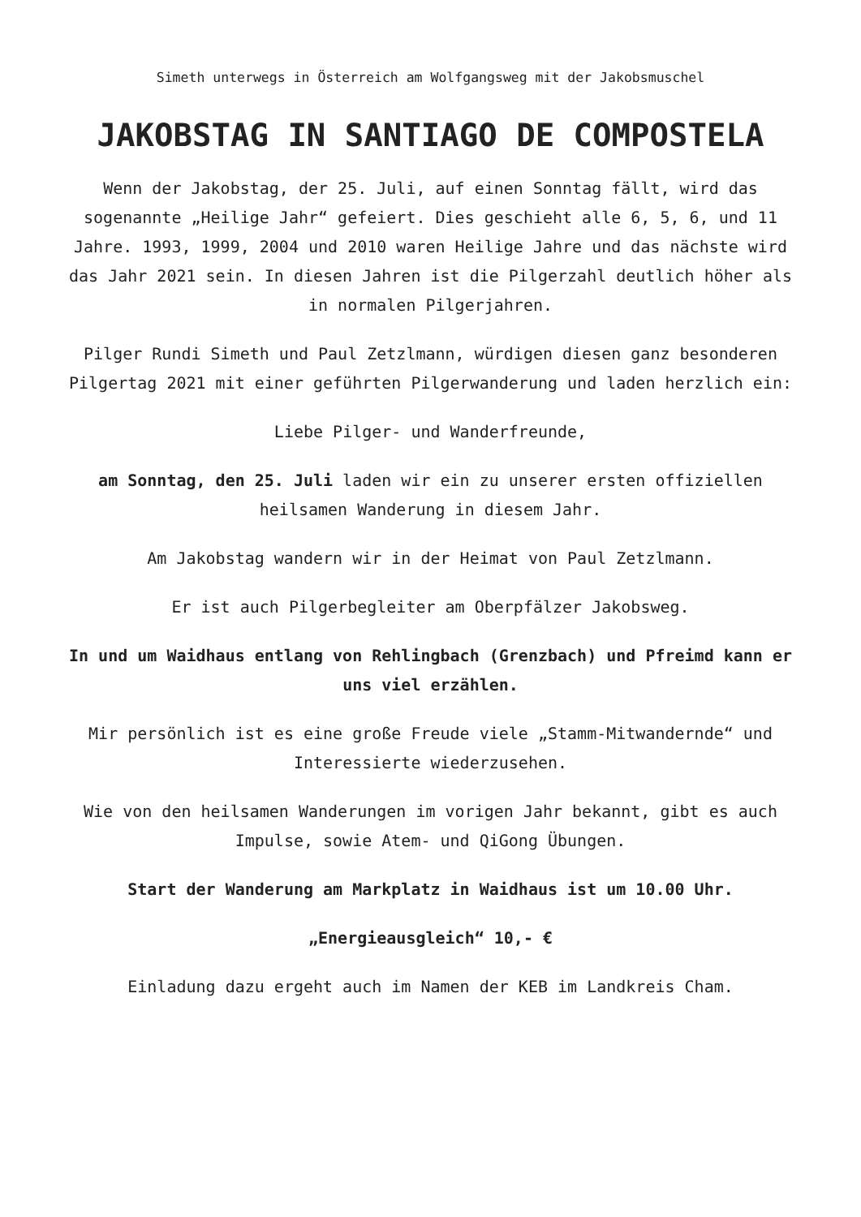Simeth unterwegs in Österreich am Wolfgangsweg mit der Jakobsmuschel
JAKOBSTAG IN SANTIAGO DE COMPOSTELA
Wenn der Jakobstag, der 25. Juli, auf einen Sonntag fällt, wird das sogenannte „Heilige Jahr“ gefeiert. Dies geschieht alle 6, 5, 6, und 11 Jahre. 1993, 1999, 2004 und 2010 waren Heilige Jahre und das nächste wird das Jahr 2021 sein. In diesen Jahren ist die Pilgerzahl deutlich höher als in normalen Pilgerjahren.
Pilger Rundi Simeth und Paul Zetzlmann, würdigen diesen ganz besonderen Pilgertag 2021 mit einer geführten Pilgerwanderung und laden herzlich ein:
Liebe Pilger- und Wanderfreunde,
am Sonntag, den 25. Juli laden wir ein zu unserer ersten offiziellen heilsamen Wanderung in diesem Jahr.
Am Jakobstag wandern wir in der Heimat von Paul Zetzlmann.
Er ist auch Pilgerbegleiter am Oberpfälzer Jakobsweg.
In und um Waidhaus entlang von Rehlingbach (Grenzbach) und Pfreimd kann er uns viel erzählen.
Mir persönlich ist es eine große Freude viele „Stamm-Mitwandernde“ und Interessierte wiederzusehen.
Wie von den heilsamen Wanderungen im vorigen Jahr bekannt, gibt es auch Impulse, sowie Atem- und QiGong Übungen.
Start der Wanderung am Markplatz in Waidhaus ist um 10.00 Uhr.
„Energieausgleich“ 10,- €
Einladung dazu ergeht auch im Namen der KEB im Landkreis Cham.